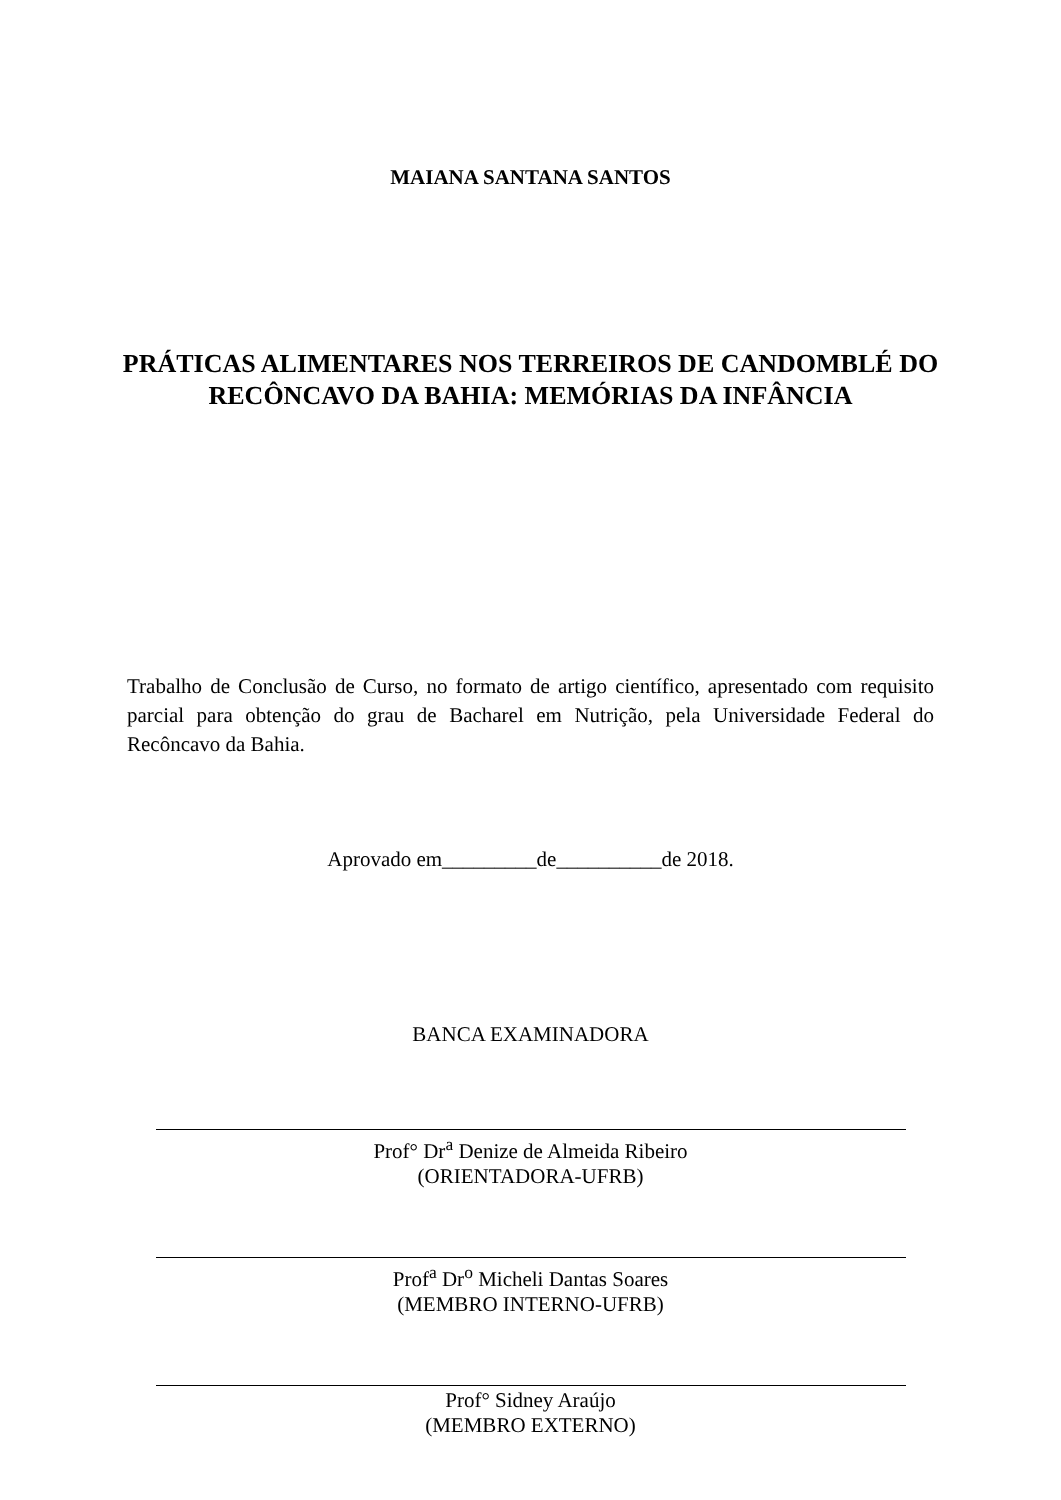MAIANA SANTANA SANTOS
PRÁTICAS ALIMENTARES NOS TERREIROS DE CANDOMBLÉ DO
RECÔNCAVO DA BAHIA: MEMÓRIAS DA INFÂNCIA
Trabalho de Conclusão de Curso, no formato de artigo científico, apresentado com requisito parcial para obtenção do grau de Bacharel em Nutrição, pela Universidade Federal do Recôncavo da Bahia.
Aprovado em_________de__________de 2018.
BANCA EXAMINADORA
Prof° Dr<sup>a</sup> Denize de Almeida Ribeiro
(ORIENTADORA-UFRB)
Prof<sup>a</sup> Dr<sup>o</sup> Micheli Dantas Soares
(MEMBRO INTERNO-UFRB)
Prof° Sidney Araújo
(MEMBRO EXTERNO)